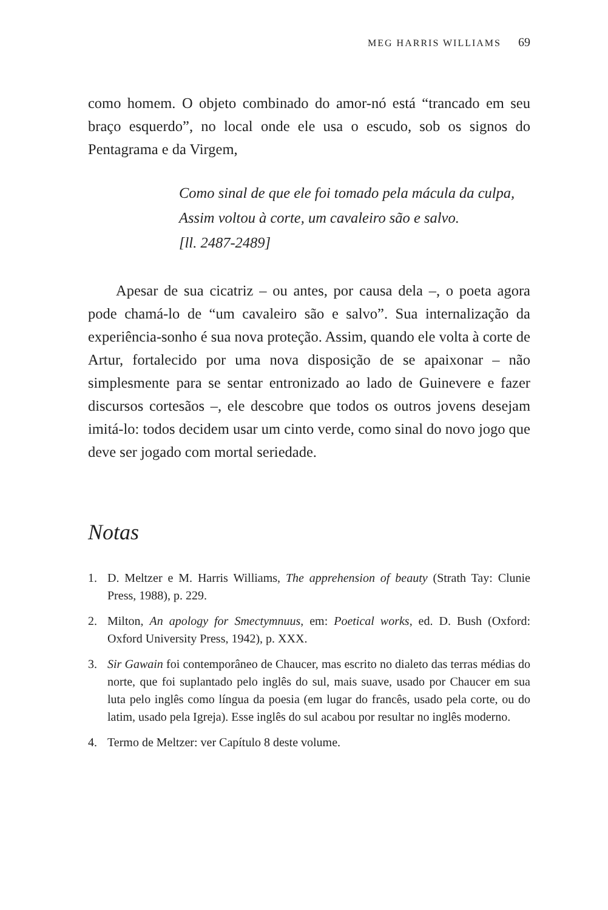MEG HARRIS WILLIAMS 69
como homem. O objeto combinado do amor-nó está “trancado em seu braço esquerdo”, no local onde ele usa o escudo, sob os signos do Pentagrama e da Virgem,
Como sinal de que ele foi tomado pela mácula da culpa,
Assim voltou à corte, um cavaleiro são e salvo.
[ll. 2487-2489]
Apesar de sua cicatriz – ou antes, por causa dela –, o poeta agora pode chamá-lo de “um cavaleiro são e salvo”. Sua internaliza­ção da experiência-sonho é sua nova proteção. Assim, quando ele volta à corte de Artur, fortalecido por uma nova disposição de se apaixonar – não simplesmente para se sentar entronizado ao lado de Guinevere e fazer discursos cortesãos –, ele descobre que todos os outros jovens desejam imitá-lo: todos decidem usar um cinto verde, como sinal do novo jogo que deve ser jogado com mortal seriedade.
Notas
1. D. Meltzer e M. Harris Williams, The apprehension of beauty (Strath Tay: Clunie Press, 1988), p. 229.
2. Milton, An apology for Smectymnuus, em: Poetical works, ed. D. Bush (Oxford: Oxford University Press, 1942), p. XXX.
3. Sir Gawain foi contemporâneo de Chaucer, mas escrito no dialeto das terras médias do norte, que foi suplantado pelo inglês do sul, mais suave, usado por Chaucer em sua luta pelo inglês como língua da poesia (em lugar do francês, usado pela corte, ou do latim, usado pela Igreja). Esse inglês do sul acabou por resultar no inglês moderno.
4. Termo de Meltzer: ver Capítulo 8 deste volume.